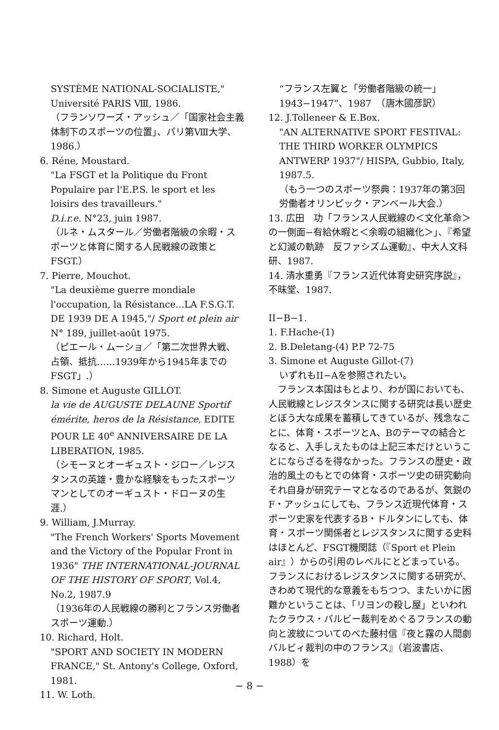SYSTÈME NATIONAL-SOCIALISTE," Université PARIS Ⅷ, 1986.
（フランソワーズ・アッシュ／「国家社会主義体制下のスポーツの位置」、パリ第Ⅷ大学、1986.）
6. Réne, Moustard.
"La FSGT et la Politique du Front Populaire par l'E.P.S. le sport et les loisirs des travailleurs."
D.i.r.e. N°23, juin 1987.
（ルネ・ムスタール／労働者階級の余暇・スポーツと体育に関する人民戦線の政策とFSGT.）
7. Pierre, Mouchot.
"La deuxième guerre mondiale l'occupation, la Résistance...LA F.S.G.T. DE 1939 DE A 1945,"/ Sport et plein air N° 189, juillet-août 1975.
（ピエール・ムーショ／「第二次世界大戦、占領、抵抗……1939年から1945年までのFSGT」.）
8. Simone et Auguste GILLOT.
la vie de AUGUSTE DELAUNE Sportif émérite, heros de la Résistance, EDITE POUR LE 40<sup>e</sup> ANNIVERSAIRE DE LA LIBERATION, 1985.
（シモーヌとオーギュスト・ジロー／レジスタンスの英雄・豊かな経験をもったスポーツマンとしてのオーギュスト・ドローヌの生涯.）
9. William, J.Murray.
"The French Workers' Sports Movement and the Victory of the Popular Front in 1936" THE INTERNATIONAL-JOURNAL OF THE HISTORY OF SPORT, Vol.4, No.2, 1987.9
（1936年の人民戦線の勝利とフランス労働者スポーツ運動.）
10. Richard, Holt.
"SPORT AND SOCIETY IN MODERN FRANCE," St. Antony's College, Oxford, 1981.
11. W. Loth.
“フランス左翼と「労働者階級の統一」1943−1947”、1987　（唐木國彦訳）
12. J.Tolleneer & E.Box.
"AN ALTERNATIVE SPORT FESTIVAL: THE THIRD WORKER OLYMPICS ANTWERP 1937"/ HISPA, Gubbio, Italy, 1987.5.
（もう一つのスポーツ祭典：1937年の第3回労働者オリンピック・アンベール大会.）
13. 広田　功「フランス人民戦線の＜文化革命＞の一側面−有給休暇と＜余暇の組織化＞」、『希望と幻滅の軌跡　反ファシズム運動』、中大人文科研、1987.
14. 清水重勇『フランス近代体育史研究序説』，不昧堂、1987.
II−B−1.
1. F.Hache-(1)
2. B.Deletang-(4) P.P 72-75
3. Simone et Auguste Gillot-(7)
いずれもII−Aを参照されたい。
　フランス本国はもとより、わが国においても、人民戦線とレジスタンスに関する研究は長い歴史とぼう大な成果を蓄積してきているが、残念なことに、体育・スポーツとA、Bのテーマの結合となると、入手しえたものは上記三本だけということにならざるを得なかった。フランスの歴史・政治的風土のもとでの体育・スポーツ史の研究動向それ自身が研究テーマとなるのであるが、気鋭のF・アッシュにしても、フランス近現代体育・スポーツ史家を代表するB・ドルタンにしても、体育・スポーツ関係者とレジスタンスに関する史料はほとんど、FSGT機関誌（『Sport et Plein air』）からの引用のレベルにとどまっている。フランスにおけるレジスタンスに関する研究が、きわめて現代的な意義をもちつつ、またいかに困難かということは、「リヨンの殺し屋」といわれたクラウス・バルビー裁判をめぐるフランスの動向と波紋についてのべた藤村信『夜と霧の人間劇　バルビィ裁判の中のフランス』（岩波書店、1988）を
− 8 −